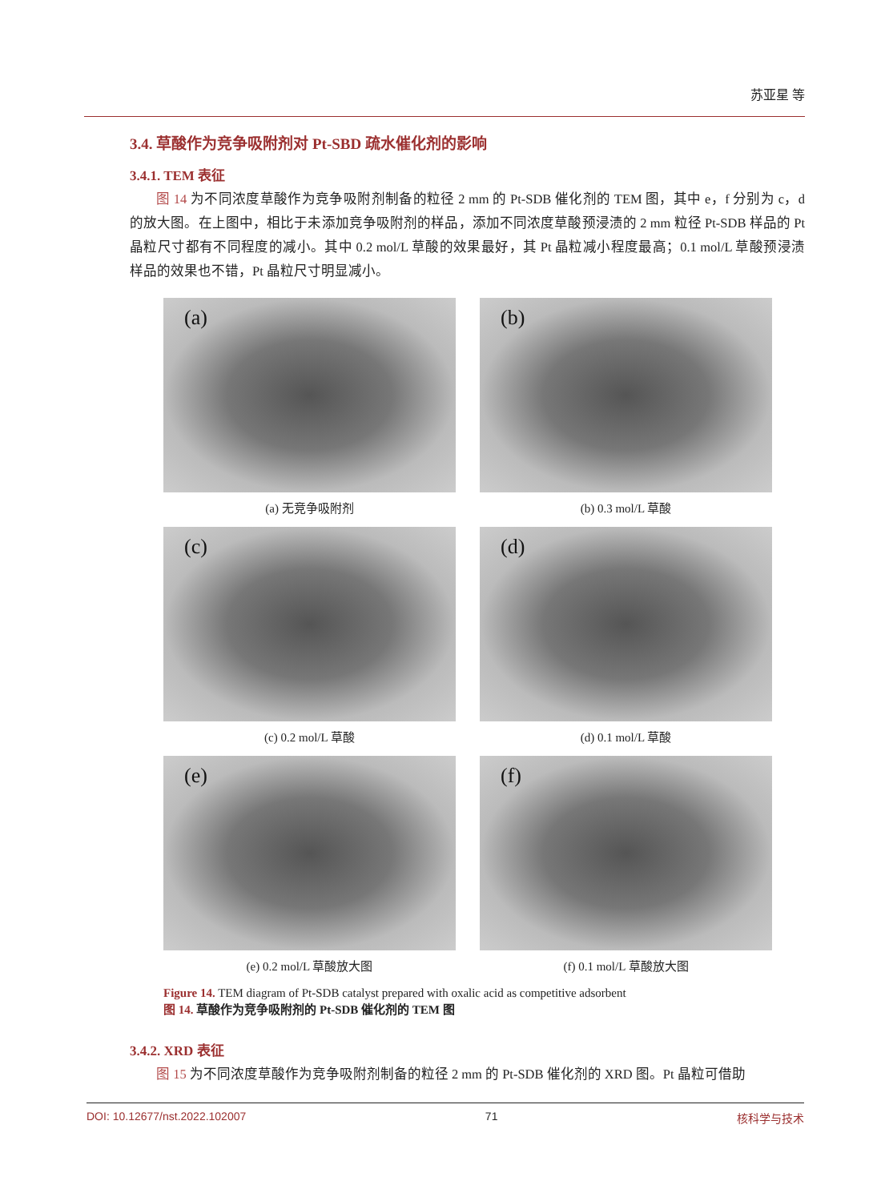苏亚星 等
3.4. 草酸作为竞争吸附剂对 Pt-SBD 疏水催化剂的影响
3.4.1. TEM 表征
图 14 为不同浓度草酸作为竞争吸附剂制备的粒径 2 mm 的 Pt-SDB 催化剂的 TEM 图，其中 e，f 分别为 c，d 的放大图。在上图中，相比于未添加竞争吸附剂的样品，添加不同浓度草酸预浸渍的 2 mm 粒径 Pt-SDB 样品的 Pt 晶粒尺寸都有不同程度的减小。其中 0.2 mol/L 草酸的效果最好，其 Pt 晶粒减小程度最高；0.1 mol/L 草酸预浸渍样品的效果也不错，Pt 晶粒尺寸明显减小。
(a)
(a) 无竞争吸附剂
(b)
(b) 0.3 mol/L 草酸
(c)
(c) 0.2 mol/L 草酸
(d)
(d) 0.1 mol/L 草酸
(e)
(e) 0.2 mol/L 草酸放大图
(f)
(f) 0.1 mol/L 草酸放大图
Figure 14. TEM diagram of Pt-SDB catalyst prepared with oxalic acid as competitive adsorbent
图 14. 草酸作为竞争吸附剂的 Pt-SDB 催化剂的 TEM 图
3.4.2. XRD 表征
图 15 为不同浓度草酸作为竞争吸附剂制备的粒径 2 mm 的 Pt-SDB 催化剂的 XRD 图。Pt 晶粒可借助
DOI: 10.12677/nst.2022.102007 71 核科学与技术